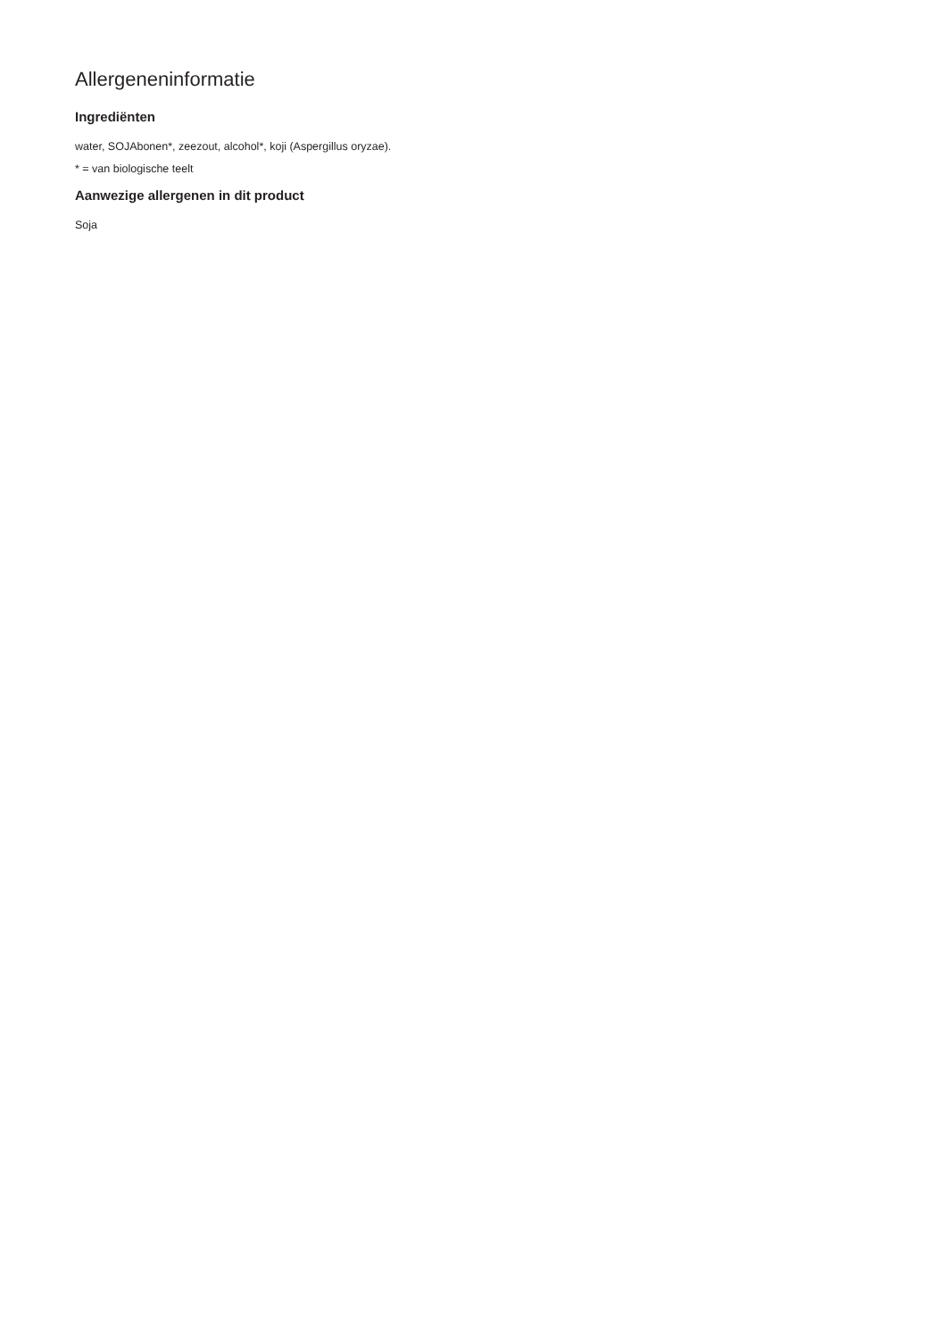Allergeneninformatie
Ingrediënten
water, SOJAbonen*, zeezout, alcohol*, koji (Aspergillus oryzae).
* = van biologische teelt
Aanwezige allergenen in dit product
Soja